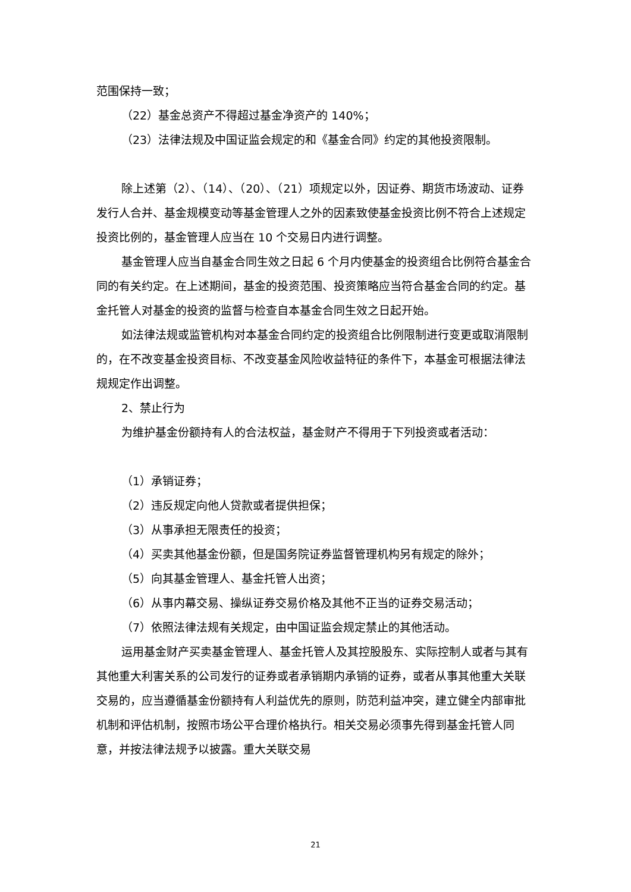范围保持一致；
（22）基金总资产不得超过基金净资产的 140%；
（23）法律法规及中国证监会规定的和《基金合同》约定的其他投资限制。
除上述第（2）、（14）、（20）、（21）项规定以外，因证券、期货市场波动、证券发行人合并、基金规模变动等基金管理人之外的因素致使基金投资比例不符合上述规定投资比例的，基金管理人应当在 10 个交易日内进行调整。
基金管理人应当自基金合同生效之日起 6 个月内使基金的投资组合比例符合基金合同的有关约定。在上述期间，基金的投资范围、投资策略应当符合基金合同的约定。基金托管人对基金的投资的监督与检查自本基金合同生效之日起开始。
如法律法规或监管机构对本基金合同约定的投资组合比例限制进行变更或取消限制的，在不改变基金投资目标、不改变基金风险收益特征的条件下，本基金可根据法律法规规定作出调整。
2、禁止行为
为维护基金份额持有人的合法权益，基金财产不得用于下列投资或者活动：
（1）承销证券；
（2）违反规定向他人贷款或者提供担保；
（3）从事承担无限责任的投资；
（4）买卖其他基金份额，但是国务院证券监督管理机构另有规定的除外；
（5）向其基金管理人、基金托管人出资；
（6）从事内幕交易、操纵证券交易价格及其他不正当的证券交易活动；
（7）依照法律法规有关规定，由中国证监会规定禁止的其他活动。
运用基金财产买卖基金管理人、基金托管人及其控股股东、实际控制人或者与其有其他重大利害关系的公司发行的证券或者承销期内承销的证券，或者从事其他重大关联交易的，应当遵循基金份额持有人利益优先的原则，防范利益冲突，建立健全内部审批机制和评估机制，按照市场公平合理价格执行。相关交易必须事先得到基金托管人同意，并按法律法规予以披露。重大关联交易
21